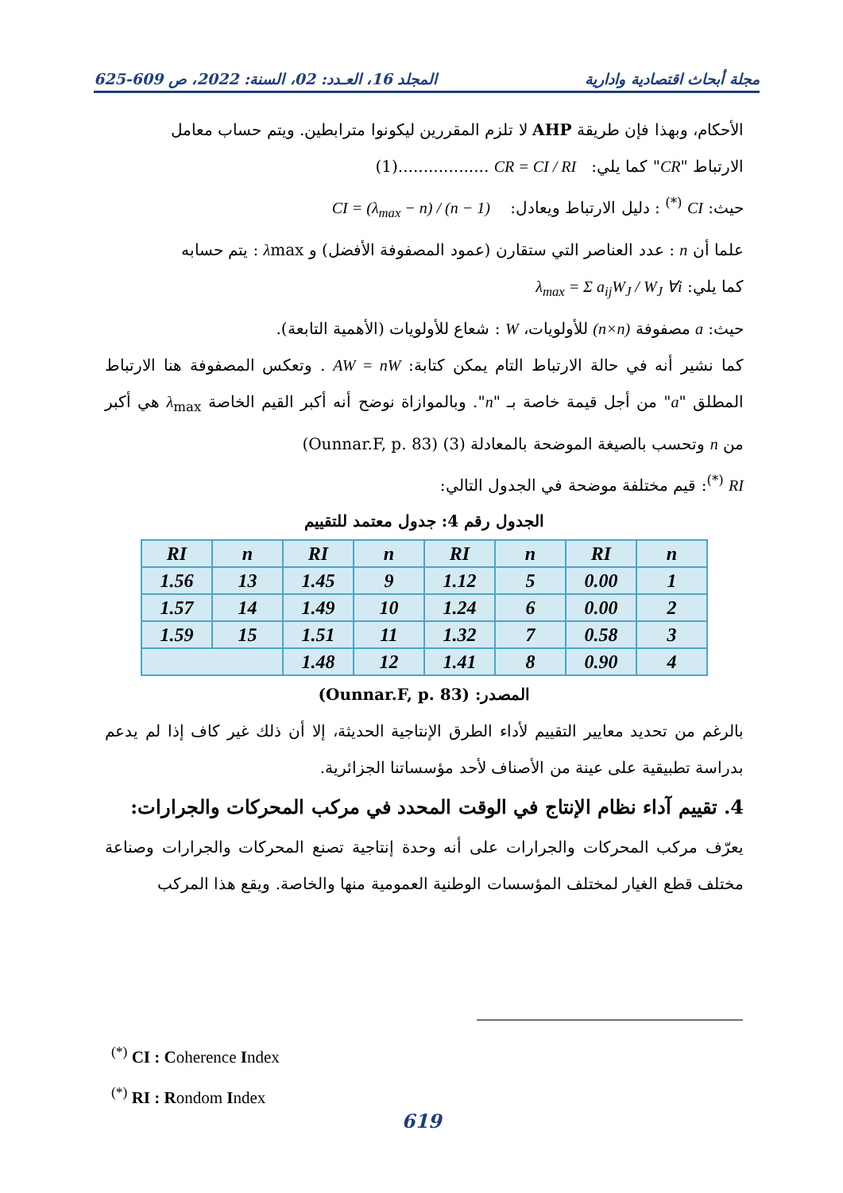المجلد 16، العـدد: 02، السنة: 2022، ص 609-625 مجلة أبحاث اقتصادية وادارية
الأحكام، وبهذا فإن طريقة AHP لا تلزم المقررين ليكونوا مترابطين. ويتم حساب معامل
الارتباط "CR" كما يلي: CR = CI / RI ..................(1)
حيث: CI <sup>(*)</sup> : دليل الارتباط ويعادل: CI = (λ<sub>max</sub> − n) / (n − 1)
علما أن n : عدد العناصر التي ستقارن (عمود المصفوفة الأفضل) و λmax : يتم حسابه
كما يلي: λ<sub>max</sub> = Σ a<sub>ij</sub>W<sub>J</sub> / W<sub>J</sub> ∀i
حيث: a مصفوفة (n×n) للأولويات، W : شعاع للأولويات (الأهمية التابعة).
كما نشير أنه في حالة الارتباط التام يمكن كتابة: AW = nW . وتعكس المصفوفة هنا الارتباط المطلق "a" من أجل قيمة خاصة بـ "n". وبالموازاة نوضح أنه أكبر القيم الخاصة λ<sub>max</sub> هي أكبر من n وتحسب بالصيغة الموضحة بالمعادلة (3) (Ounnar.F, p. 83)
RI <sup>(*)</sup>: قيم مختلفة موضحة في الجدول التالي:
الجدول رقم 4: جدول معتمد للتقييم
| n | RI | n | RI | n | RI | n | RI |
| 1 | 0.00 | 5 | 1.12 | 9 | 1.45 | 13 | 1.56 |
| 2 | 0.00 | 6 | 1.24 | 10 | 1.49 | 14 | 1.57 |
| 3 | 0.58 | 7 | 1.32 | 11 | 1.51 | 15 | 1.59 |
| 4 | 0.90 | 8 | 1.41 | 12 | 1.48 | | |
المصدر: (Ounnar.F, p. 83)
بالرغم من تحديد معايير التقييم لأداء الطرق الإنتاجية الحديثة، إلا أن ذلك غير كاف إذا لم يدعم بدراسة تطبيقية على عينة من الأصناف لأحد مؤسساتنا الجزائرية.
4. تقييم آداء نظام الإنتاج في الوقت المحدد في مركب المحركات والجرارات:
يعرّف مركب المحركات والجرارات على أنه وحدة إنتاجية تصنع المحركات والجرارات وصناعة مختلف قطع الغيار لمختلف المؤسسات الوطنية العمومية منها والخاصة. ويقع هذا المركب
<sup>(*)</sup> CI : Coherence Index
<sup>(*)</sup> RI : Rondom Index
619